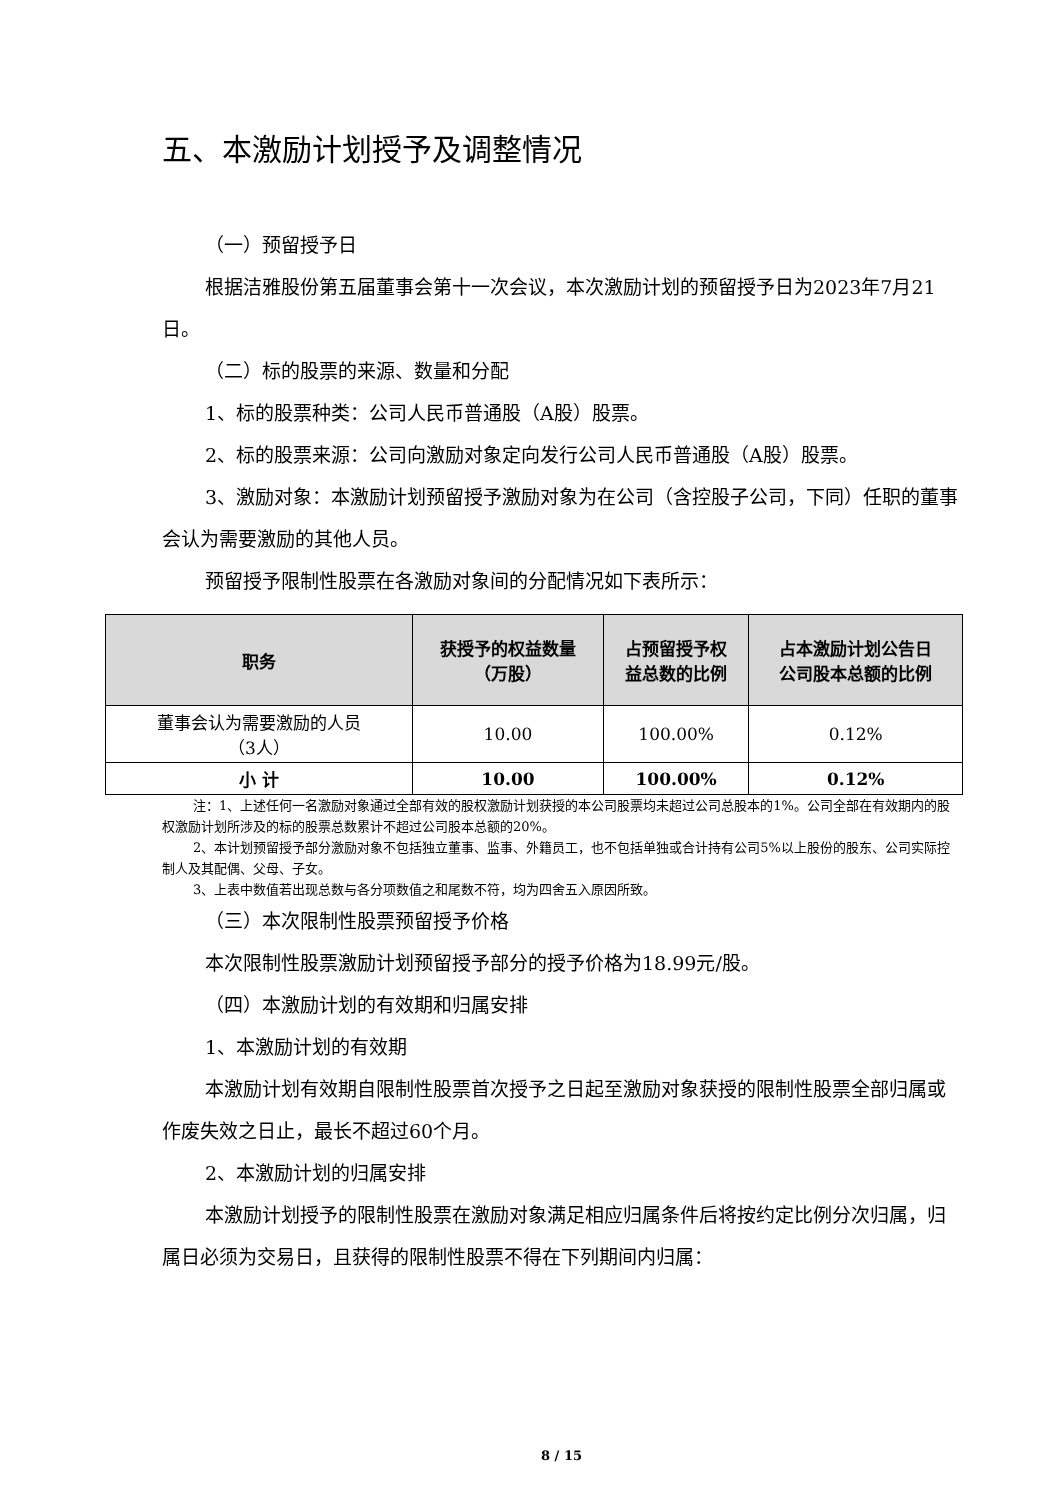五、本激励计划授予及调整情况
（一）预留授予日
根据洁雅股份第五届董事会第十一次会议，本次激励计划的预留授予日为2023年7月21日。
（二）标的股票的来源、数量和分配
1、标的股票种类：公司人民币普通股（A股）股票。
2、标的股票来源：公司向激励对象定向发行公司人民币普通股（A股）股票。
3、激励对象：本激励计划预留授予激励对象为在公司（含控股子公司，下同）任职的董事会认为需要激励的其他人员。
预留授予限制性股票在各激励对象间的分配情况如下表所示：
| 职务 | 获授予的权益数量 （万股） | 占预留授予权 益总数的比例 | 占本激励计划公告日 公司股本总额的比例 |
| --- | --- | --- | --- |
| 董事会认为需要激励的人员 （3人） | 10.00 | 100.00% | 0.12% |
| 小 计 | 10.00 | 100.00% | 0.12% |
注：1、上述任何一名激励对象通过全部有效的股权激励计划获授的本公司股票均未超过公司总股本的1%。公司全部在有效期内的股权激励计划所涉及的标的股票总数累计不超过公司股本总额的20%。
2、本计划预留授予部分激励对象不包括独立董事、监事、外籍员工，也不包括单独或合计持有公司5%以上股份的股东、公司实际控制人及其配偶、父母、子女。
3、上表中数值若出现总数与各分项数值之和尾数不符，均为四舍五入原因所致。
（三）本次限制性股票预留授予价格
本次限制性股票激励计划预留授予部分的授予价格为18.99元/股。
（四）本激励计划的有效期和归属安排
1、本激励计划的有效期
本激励计划有效期自限制性股票首次授予之日起至激励对象获授的限制性股票全部归属或作废失效之日止，最长不超过60个月。
2、本激励计划的归属安排
本激励计划授予的限制性股票在激励对象满足相应归属条件后将按约定比例分次归属，归属日必须为交易日，且获得的限制性股票不得在下列期间内归属：
8 / 15